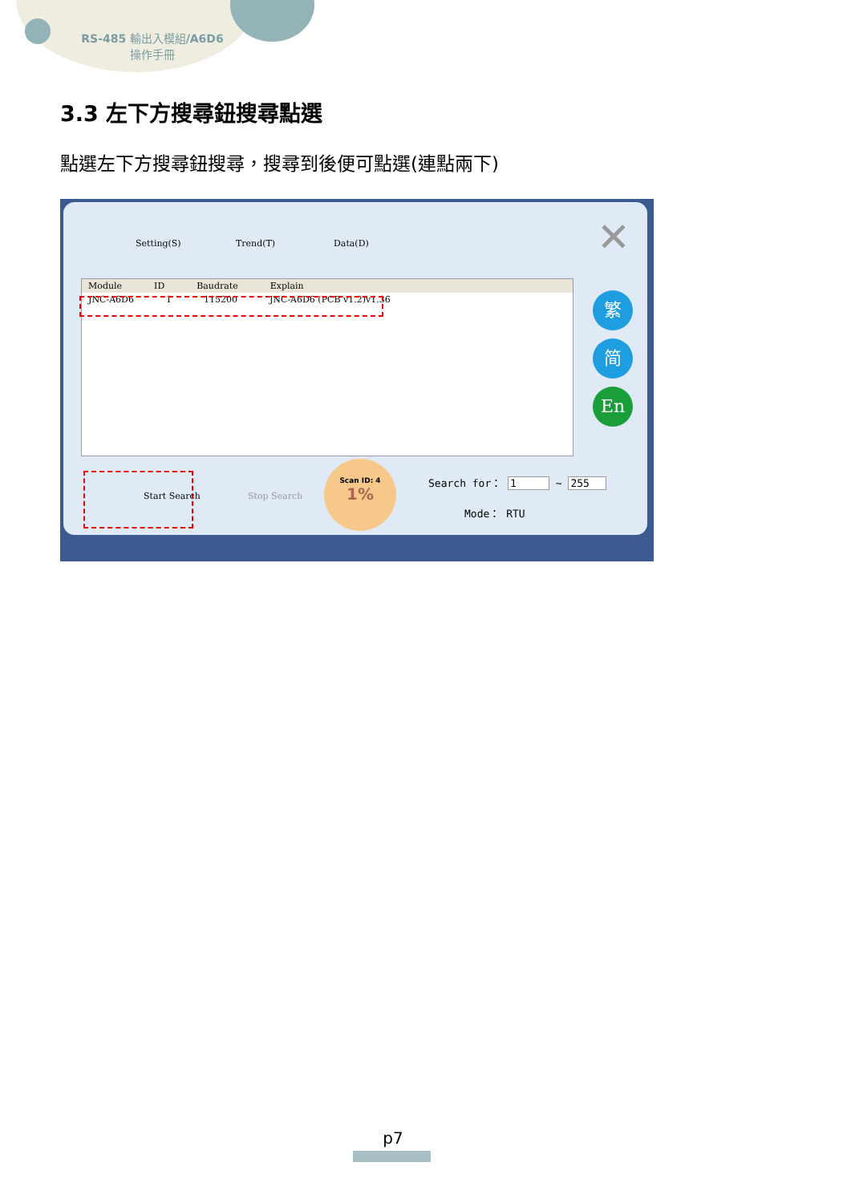RS-485 輸出入模組/A6D6
操作手冊
3.3 左下方搜尋鈕搜尋點選
點選左下方搜尋鈕搜尋，搜尋到後便可點選(連點兩下)
Setting(S) Trend(T) Data(D) ✕
Module ID Baudrate Explain
JNC-A6D6 1 115200 JNC-A6D6 (PCB v1.2)v1.36
繁
简
En
Start Search Stop Search
Scan ID: 4
1%
Search for： 1 ~ 255
Mode： RTU
p7